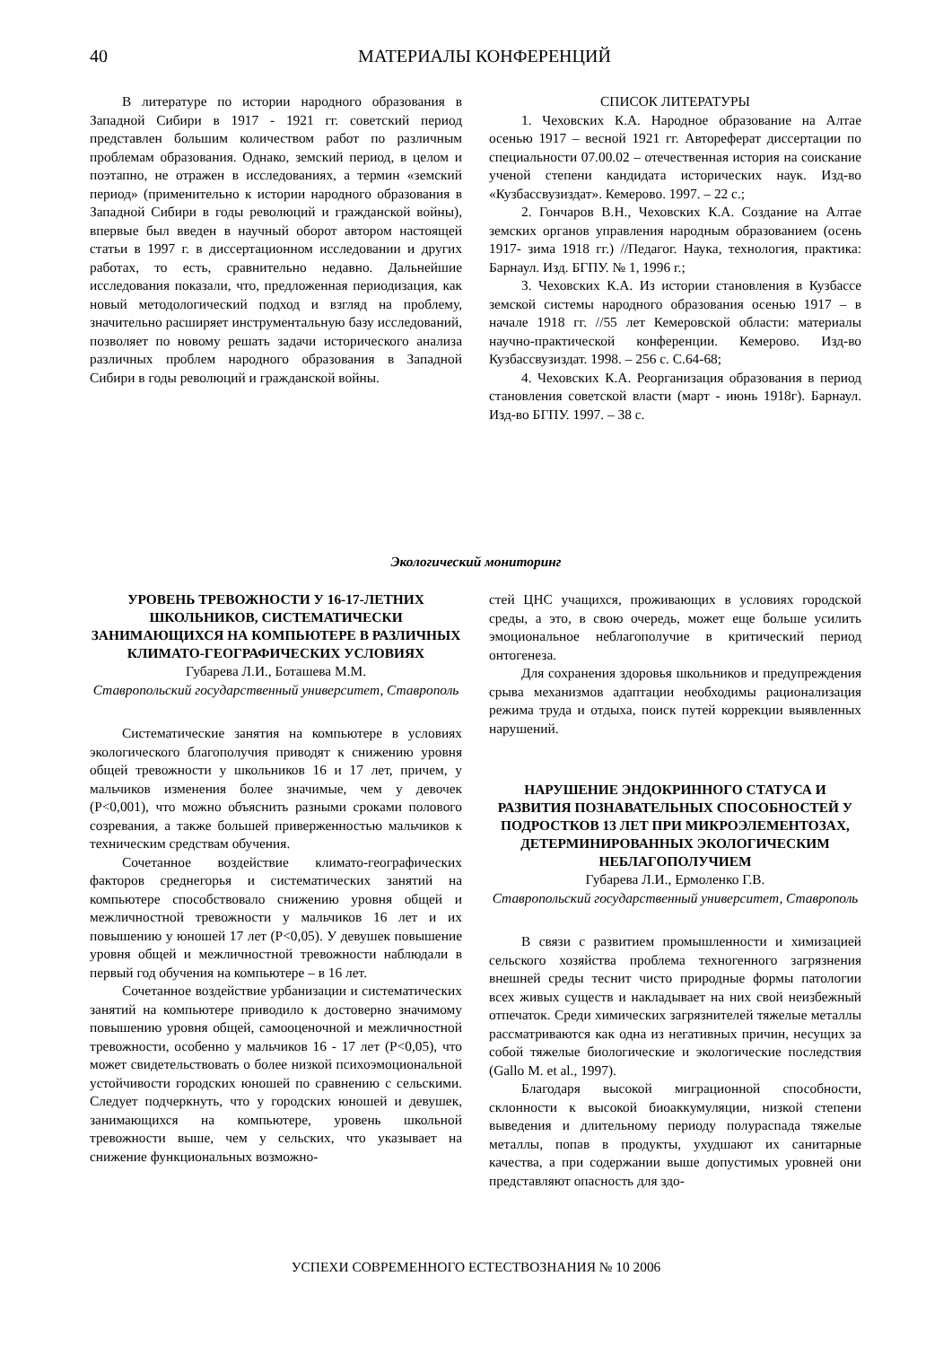40
МАТЕРИАЛЫ КОНФЕРЕНЦИЙ
В литературе по истории народного образования в Западной Сибири в 1917 - 1921 гг. советский период представлен большим количеством работ по различным проблемам образования. Однако, земский период, в целом и поэтапно, не отражен в исследованиях, а термин «земский период» (применительно к истории народного образования в Западной Сибири в годы революций и гражданской войны), впервые был введен в научный оборот автором настоящей статьи в 1997 г. в диссертационном исследовании и других работах, то есть, сравнительно недавно. Дальнейшие исследования показали, что, предложенная периодизация, как новый методологический подход и взгляд на проблему, значительно расширяет инструментальную базу исследований, позволяет по новому решать задачи исторического анализа различных проблем народного образования в Западной Сибири в годы революций и гражданской войны.
СПИСОК ЛИТЕРАТУРЫ
1. Чеховских К.А. Народное образование на Алтае осенью 1917 – весной 1921 гг. Автореферат диссертации по специальности 07.00.02 – отечественная история на соискание ученой степени кандидата исторических наук. Изд-во «Кузбассвузиздат». Кемерово. 1997. – 22 с.;
2. Гончаров В.Н., Чеховских К.А. Создание на Алтае земских органов управления народным образованием (осень 1917- зима 1918 гг.) //Педагог. Наука, технология, практика: Барнаул. Изд. БГПУ. № 1, 1996 г.;
3. Чеховских К.А. Из истории становления в Кузбассе земской системы народного образования осенью 1917 – в начале 1918 гг. //55 лет Кемеровской области: материалы научно-практической конференции. Кемерово. Изд-во Кузбассвузиздат. 1998. – 256 с. С.64-68;
4. Чеховских К.А. Реорганизация образования в период становления советской власти (март - июнь 1918г). Барнаул. Изд-во БГПУ. 1997. – 38 с.
Экологический мониторинг
УРОВЕНЬ ТРЕВОЖНОСТИ У 16-17-ЛЕТНИХ ШКОЛЬНИКОВ, СИСТЕМАТИЧЕСКИ ЗАНИМАЮЩИХСЯ НА КОМПЬЮТЕРЕ В РАЗЛИЧНЫХ КЛИМАТО-ГЕОГРАФИЧЕСКИХ УСЛОВИЯХ
Губарева Л.И., Боташева М.М.
Ставропольский государственный университет, Ставрополь
Систематические занятия на компьютере в условиях экологического благополучия приводят к снижению уровня общей тревожности у школьников 16 и 17 лет, причем, у мальчиков изменения более значимые, чем у девочек (P<0,001), что можно объяснить разными сроками полового созревания, а также большей приверженностью мальчиков к техническим средствам обучения.
Сочетанное воздействие климато-географических факторов среднегорья и систематических занятий на компьютере способствовало снижению уровня общей и межличностной тревожности у мальчиков 16 лет и их повышению у юношей 17 лет (P<0,05). У девушек повышение уровня общей и межличностной тревожности наблюдали в первый год обучения на компьютере – в 16 лет.
Сочетанное воздействие урбанизации и систематических занятий на компьютере приводило к достоверно значимому повышению уровня общей, самооценочной и межличностной тревожности, особенно у мальчиков 16 - 17 лет (P<0,05), что может свидетельствовать о более низкой психоэмоциональной устойчивости городских юношей по сравнению с сельскими. Следует подчеркнуть, что у городских юношей и девушек, занимающихся на компьютере, уровень школьной тревожности выше, чем у сельских, что указывает на снижение функциональных возможно-
стей ЦНС учащихся, проживающих в условиях городской среды, а это, в свою очередь, может еще больше усилить эмоциональное неблагополучие в критический период онтогенеза.
Для сохранения здоровья школьников и предупреждения срыва механизмов адаптации необходимы рационализация режима труда и отдыха, поиск путей коррекции выявленных нарушений.
НАРУШЕНИЕ ЭНДОКРИННОГО СТАТУСА И РАЗВИТИЯ ПОЗНАВАТЕЛЬНЫХ СПОСОБНОСТЕЙ У ПОДРОСТКОВ 13 ЛЕТ ПРИ МИКРОЭЛЕМЕНТОЗАХ, ДЕТЕРМИНИРОВАННЫХ ЭКОЛОГИЧЕСКИМ НЕБЛАГОПОЛУЧИЕМ
Губарева Л.И., Ермоленко Г.В.
Ставропольский государственный университет, Ставрополь
В связи с развитием промышленности и химизацией сельского хозяйства проблема техногенного загрязнения внешней среды теснит чисто природные формы патологии всех живых существ и накладывает на них свой неизбежный отпечаток. Среди химических загрязнителей тяжелые металлы рассматриваются как одна из негативных причин, несущих за собой тяжелые биологические и экологические последствия (Gallo M. et al., 1997).
Благодаря высокой миграционной способности, склонности к высокой биоаккумуляции, низкой степени выведения и длительному периоду полураспада тяжелые металлы, попав в продукты, ухудшают их санитарные качества, а при содержании выше допустимых уровней они представляют опасность для здо-
УСПЕХИ СОВРЕМЕННОГО ЕСТЕСТВОЗНАНИЯ № 10 2006